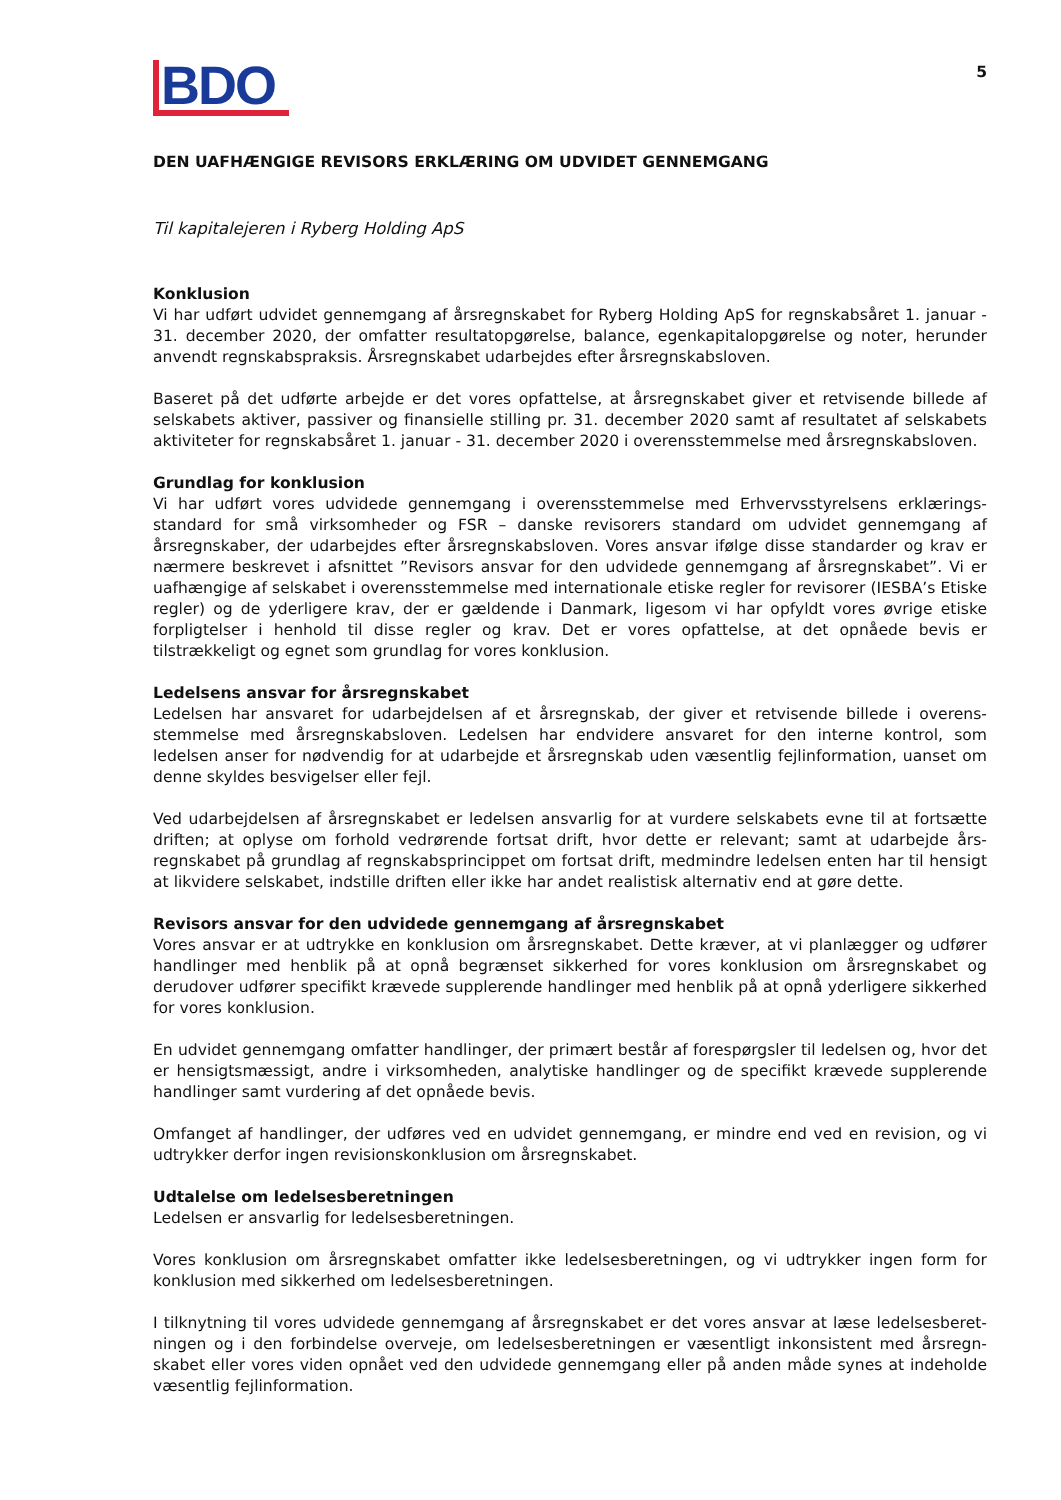BDO
5
DEN UAFHÆNGIGE REVISORS ERKLÆRING OM UDVIDET GENNEMGANG
Til kapitalejeren i Ryberg Holding ApS
Konklusion
Vi har udført udvidet gennemgang af årsregnskabet for Ryberg Holding ApS for regnskabsåret 1. januar - 31. december 2020, der omfatter resultatopgørelse, balance, egenkapitalopgørelse og noter, herunder anvendt regnskabspraksis. Årsregnskabet udarbejdes efter årsregnskabsloven.
Baseret på det udførte arbejde er det vores opfattelse, at årsregnskabet giver et retvisende billede af selskabets aktiver, passiver og finansielle stilling pr. 31. december 2020 samt af resultatet af selskabets aktiviteter for regnskabsåret 1. januar - 31. december 2020 i overensstemmelse med årsregnskabsloven.
Grundlag for konklusion
Vi har udført vores udvidede gennemgang i overensstemmelse med Erhvervsstyrelsens erklærings-standard for små virksomheder og FSR – danske revisorers standard om udvidet gennemgang af årsregnskaber, der udarbejdes efter årsregnskabsloven. Vores ansvar ifølge disse standarder og krav er nærmere beskrevet i afsnittet ”Revisors ansvar for den udvidede gennemgang af årsregnskabet”. Vi er uafhængige af selskabet i overensstemmelse med internationale etiske regler for revisorer (IESBA’s Etiske regler) og de yderligere krav, der er gældende i Danmark, ligesom vi har opfyldt vores øvrige etiske forpligtelser i henhold til disse regler og krav. Det er vores opfattelse, at det opnåede bevis er tilstrækkeligt og egnet som grundlag for vores konklusion.
Ledelsens ansvar for årsregnskabet
Ledelsen har ansvaret for udarbejdelsen af et årsregnskab, der giver et retvisende billede i overens-stemmelse med årsregnskabsloven. Ledelsen har endvidere ansvaret for den interne kontrol, som ledelsen anser for nødvendig for at udarbejde et årsregnskab uden væsentlig fejlinformation, uanset om denne skyldes besvigelser eller fejl.
Ved udarbejdelsen af årsregnskabet er ledelsen ansvarlig for at vurdere selskabets evne til at fortsætte driften; at oplyse om forhold vedrørende fortsat drift, hvor dette er relevant; samt at udarbejde års-regnskabet på grundlag af regnskabsprincippet om fortsat drift, medmindre ledelsen enten har til hensigt at likvidere selskabet, indstille driften eller ikke har andet realistisk alternativ end at gøre dette.
Revisors ansvar for den udvidede gennemgang af årsregnskabet
Vores ansvar er at udtrykke en konklusion om årsregnskabet. Dette kræver, at vi planlægger og udfører handlinger med henblik på at opnå begrænset sikkerhed for vores konklusion om årsregnskabet og derudover udfører specifikt krævede supplerende handlinger med henblik på at opnå yderligere sikkerhed for vores konklusion.
En udvidet gennemgang omfatter handlinger, der primært består af forespørgsler til ledelsen og, hvor det er hensigtsmæssigt, andre i virksomheden, analytiske handlinger og de specifikt krævede supplerende handlinger samt vurdering af det opnåede bevis.
Omfanget af handlinger, der udføres ved en udvidet gennemgang, er mindre end ved en revision, og vi udtrykker derfor ingen revisionskonklusion om årsregnskabet.
Udtalelse om ledelsesberetningen
Ledelsen er ansvarlig for ledelsesberetningen.
Vores konklusion om årsregnskabet omfatter ikke ledelsesberetningen, og vi udtrykker ingen form for konklusion med sikkerhed om ledelsesberetningen.
I tilknytning til vores udvidede gennemgang af årsregnskabet er det vores ansvar at læse ledelsesberet-ningen og i den forbindelse overveje, om ledelsesberetningen er væsentligt inkonsistent med årsregn-skabet eller vores viden opnået ved den udvidede gennemgang eller på anden måde synes at indeholde væsentlig fejlinformation.